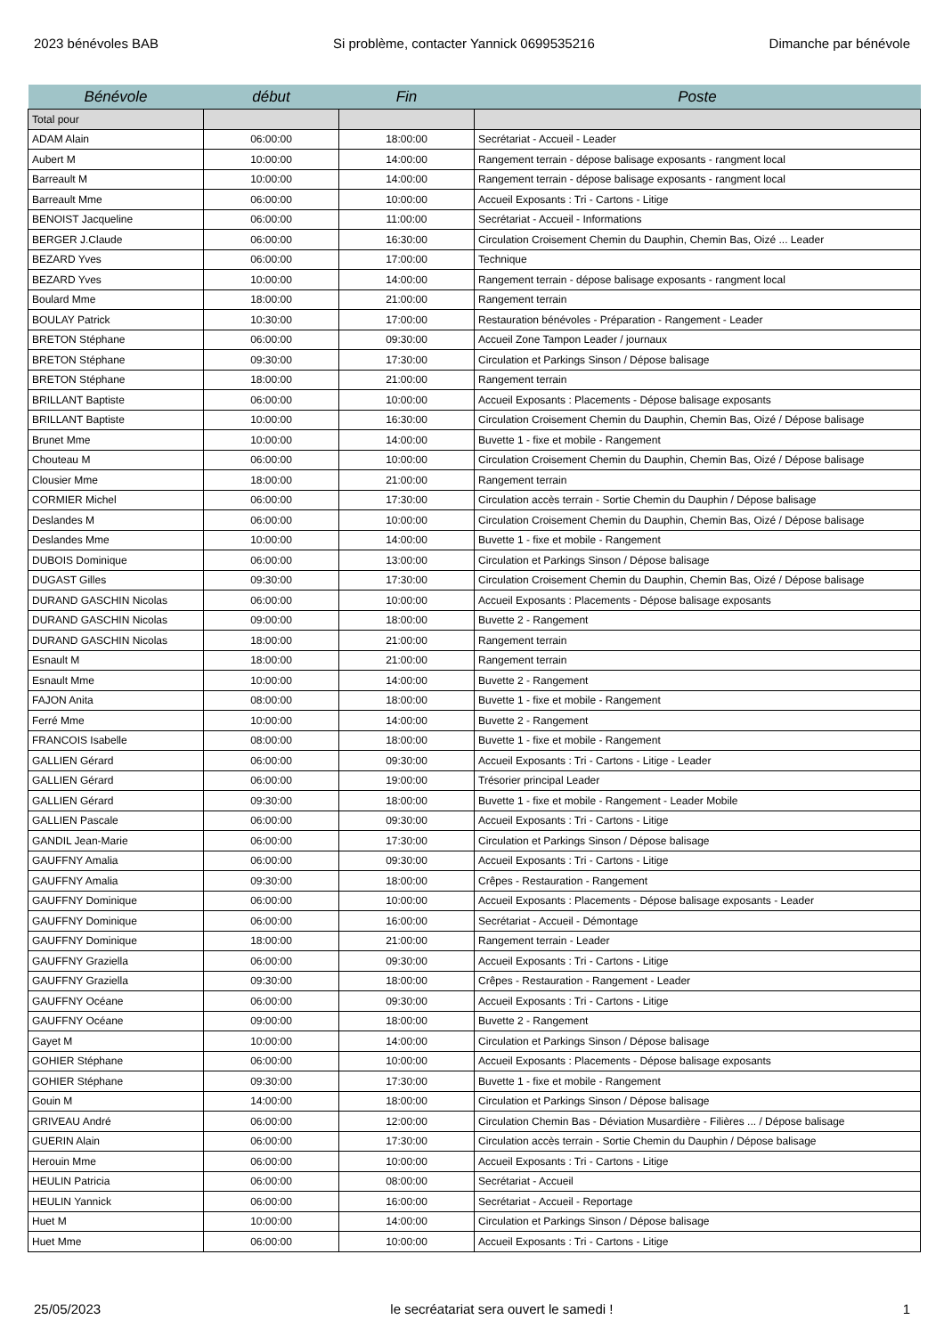2023 bénévoles BAB Si problème, contacter Yannick 0699535216 Dimanche par bénévole
| Bénévole | début | Fin | Poste |
| --- | --- | --- | --- |
| Total pour | | | |
| ADAM Alain | 06:00:00 | 18:00:00 | Secrétariat - Accueil - Leader |
| Aubert M | 10:00:00 | 14:00:00 | Rangement terrain - dépose balisage exposants - rangment local |
| Barreault M | 10:00:00 | 14:00:00 | Rangement terrain - dépose balisage exposants - rangment local |
| Barreault Mme | 06:00:00 | 10:00:00 | Accueil Exposants : Tri - Cartons - Litige |
| BENOIST Jacqueline | 06:00:00 | 11:00:00 | Secrétariat - Accueil - Informations |
| BERGER J.Claude | 06:00:00 | 16:30:00 | Circulation Croisement Chemin du Dauphin, Chemin Bas, Oizé ... Leader |
| BEZARD Yves | 06:00:00 | 17:00:00 | Technique |
| BEZARD Yves | 10:00:00 | 14:00:00 | Rangement terrain - dépose balisage exposants - rangment local |
| Boulard Mme | 18:00:00 | 21:00:00 | Rangement terrain |
| BOULAY Patrick | 10:30:00 | 17:00:00 | Restauration bénévoles - Préparation - Rangement - Leader |
| BRETON Stéphane | 06:00:00 | 09:30:00 | Accueil Zone Tampon Leader / journaux |
| BRETON Stéphane | 09:30:00 | 17:30:00 | Circulation et Parkings Sinson / Dépose balisage |
| BRETON Stéphane | 18:00:00 | 21:00:00 | Rangement terrain |
| BRILLANT Baptiste | 06:00:00 | 10:00:00 | Accueil Exposants : Placements - Dépose balisage exposants |
| BRILLANT Baptiste | 10:00:00 | 16:30:00 | Circulation Croisement Chemin du Dauphin, Chemin Bas, Oizé / Dépose balisage |
| Brunet Mme | 10:00:00 | 14:00:00 | Buvette 1 - fixe et mobile - Rangement |
| Chouteau M | 06:00:00 | 10:00:00 | Circulation Croisement Chemin du Dauphin, Chemin Bas, Oizé / Dépose balisage |
| Clousier Mme | 18:00:00 | 21:00:00 | Rangement terrain |
| CORMIER Michel | 06:00:00 | 17:30:00 | Circulation accès terrain - Sortie Chemin du Dauphin / Dépose balisage |
| Deslandes M | 06:00:00 | 10:00:00 | Circulation Croisement Chemin du Dauphin, Chemin Bas, Oizé / Dépose balisage |
| Deslandes Mme | 10:00:00 | 14:00:00 | Buvette 1 - fixe et mobile - Rangement |
| DUBOIS Dominique | 06:00:00 | 13:00:00 | Circulation et Parkings Sinson / Dépose balisage |
| DUGAST Gilles | 09:30:00 | 17:30:00 | Circulation Croisement Chemin du Dauphin, Chemin Bas, Oizé / Dépose balisage |
| DURAND GASCHIN Nicolas | 06:00:00 | 10:00:00 | Accueil Exposants : Placements - Dépose balisage exposants |
| DURAND GASCHIN Nicolas | 09:00:00 | 18:00:00 | Buvette 2 - Rangement |
| DURAND GASCHIN Nicolas | 18:00:00 | 21:00:00 | Rangement terrain |
| Esnault M | 18:00:00 | 21:00:00 | Rangement terrain |
| Esnault Mme | 10:00:00 | 14:00:00 | Buvette 2 - Rangement |
| FAJON Anita | 08:00:00 | 18:00:00 | Buvette 1 - fixe et mobile - Rangement |
| Ferré Mme | 10:00:00 | 14:00:00 | Buvette 2 - Rangement |
| FRANCOIS Isabelle | 08:00:00 | 18:00:00 | Buvette 1 - fixe et mobile - Rangement |
| GALLIEN Gérard | 06:00:00 | 09:30:00 | Accueil Exposants : Tri - Cartons - Litige - Leader |
| GALLIEN Gérard | 06:00:00 | 19:00:00 | Trésorier principal Leader |
| GALLIEN Gérard | 09:30:00 | 18:00:00 | Buvette 1 - fixe et mobile - Rangement - Leader Mobile |
| GALLIEN Pascale | 06:00:00 | 09:30:00 | Accueil Exposants : Tri - Cartons - Litige |
| GANDIL Jean-Marie | 06:00:00 | 17:30:00 | Circulation et Parkings Sinson / Dépose balisage |
| GAUFFNY Amalia | 06:00:00 | 09:30:00 | Accueil Exposants : Tri - Cartons - Litige |
| GAUFFNY Amalia | 09:30:00 | 18:00:00 | Crêpes - Restauration - Rangement |
| GAUFFNY Dominique | 06:00:00 | 10:00:00 | Accueil Exposants : Placements - Dépose balisage exposants - Leader |
| GAUFFNY Dominique | 06:00:00 | 16:00:00 | Secrétariat - Accueil - Démontage |
| GAUFFNY Dominique | 18:00:00 | 21:00:00 | Rangement terrain - Leader |
| GAUFFNY Graziella | 06:00:00 | 09:30:00 | Accueil Exposants : Tri - Cartons - Litige |
| GAUFFNY Graziella | 09:30:00 | 18:00:00 | Crêpes - Restauration - Rangement - Leader |
| GAUFFNY Océane | 06:00:00 | 09:30:00 | Accueil Exposants : Tri - Cartons - Litige |
| GAUFFNY Océane | 09:00:00 | 18:00:00 | Buvette 2 - Rangement |
| Gayet M | 10:00:00 | 14:00:00 | Circulation et Parkings Sinson / Dépose balisage |
| GOHIER Stéphane | 06:00:00 | 10:00:00 | Accueil Exposants : Placements - Dépose balisage exposants |
| GOHIER Stéphane | 09:30:00 | 17:30:00 | Buvette 1 - fixe et mobile - Rangement |
| Gouin M | 14:00:00 | 18:00:00 | Circulation et Parkings Sinson / Dépose balisage |
| GRIVEAU André | 06:00:00 | 12:00:00 | Circulation Chemin Bas - Déviation Musardière - Filières ... / Dépose balisage |
| GUERIN Alain | 06:00:00 | 17:30:00 | Circulation accès terrain - Sortie Chemin du Dauphin / Dépose balisage |
| Herouin Mme | 06:00:00 | 10:00:00 | Accueil Exposants : Tri - Cartons - Litige |
| HEULIN Patricia | 06:00:00 | 08:00:00 | Secrétariat - Accueil |
| HEULIN Yannick | 06:00:00 | 16:00:00 | Secrétariat - Accueil - Reportage |
| Huet M | 10:00:00 | 14:00:00 | Circulation et Parkings Sinson / Dépose balisage |
| Huet Mme | 06:00:00 | 10:00:00 | Accueil Exposants : Tri - Cartons - Litige |
25/05/2023 le secréatariat sera ouvert le samedi ! 1